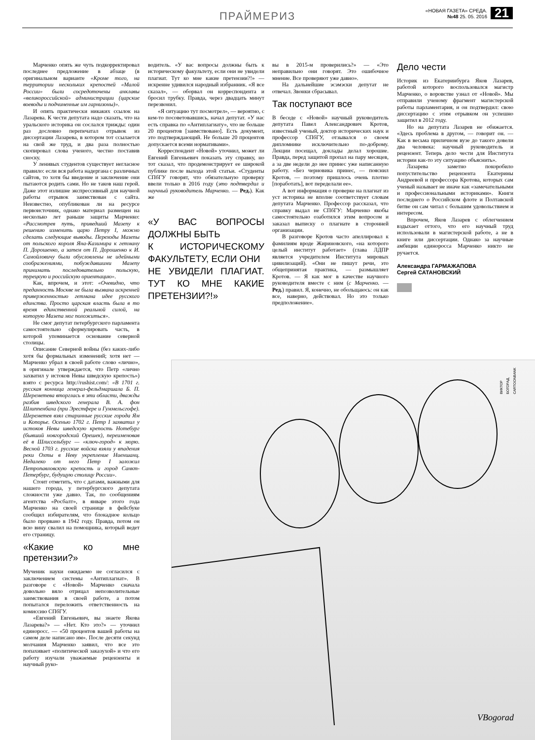ПРАЙМЕРИЗ
«НОВАЯ ГАЗЕТА» СРЕДА.
№48 25. 05. 2016
21
Марченко опять же чуть подкорректировал последнее предложение в абзаце (в оригинальном варианте «Кроме того, на территории нескольких крепостей «Малой России» были сосредоточены анклавы «великороссийской» администрации (царские воеводы и подчиненные им гарнизоны)».
И опять практически никаких ссылок на Лазарева. К чести депутата надо сказать, что на уральского историка он сослался трижды: один раз дословно перепечатал отрывок из диссертации Лазарева, в котором тот ссылается на свой же труд, и два раза полностью скопировал слова ученого, честно поставив сноску.
У ленивых студентов существует негласное правило: если вся работа надергана с различных сайтов, то хотя бы введение и заключение они пытаются родить сами. Но не таков наш герой. Даже этот излишне экспрессивный для научной работы отрывок заимствован с сайта. Неизвестно, опубликован ли на ресурсе первоисточник, однако материал размещен на несколько лет раньше защиты Марченко: «Рассмотрев путь, приведший Мазепу к решению изменить царю Петру I, можно сделать следующие выводы. Переходы Мазепы от польского короля Яна-Казимира к гетману П. Дорошенко, а затем от П. Дорошенко к И. Самойловичу были обусловлены не идейными соображениями, побуждавшими Мазепу принимать последовательно польскую, турецкую и российскую ориентацию».
Как, впрочем, и этот: «Очевидно, что преданность Москве не была вызвана искренней приверженностью гетмана идее русского единства. Просто царская власть была в то время единственной реальной силой, на которую Мазепа мог положиться».
Не смог депутат петербургского парламента самостоятельно сформулировать часть, в которой упоминается основание северной столицы.
Описание Северной войны (без каких-либо хотя бы формальных изменений; хотя нет — Марченко убрал в своей работе слово «лично», в оригинале утверждается, что Петр «лично захватил у истоков Невы шведскую крепость») взято с ресурса http://rushist.com/: «В 1701 г. русская конница генерал-фельдмаршала Б. П. Шереметева вторглась в эти области, дважды разбив шведского генерала В. А. фон Шлиппенбаха (при Эрестфере и Гуммельсгофе). Шереметев взял старинные русские города Ям и Копорье. Осенью 1702 г. Петр I захватил у истоков Невы шведскую крепость Нотебург (бывший новгородский Орешек), переименовав её в Шлиссельбург — «ключ-город» к морю. Весной 1703 г. русские войска взяли у впадения реки Охты в Неву укрепление Ниеншанц. Недалеко от него Петр I заложил Петропавловскую крепость и город Санкт-Петербург, будущую столицу России».
Стоит отметить, что с датами, важными для нашего города, у петербургского депутата сложности уже давно. Так, по сообщениям агентства «Росбалт», в январе этого года Марченко на своей странице в фейсбуке сообщил избирателям, что блокадное кольцо было прорвано в 1942 году. Правда, потом он всю вину свалил на помощника, который ведет его страницу.
«Какие ко мне претензии?»
Мученик науки ожидаемо не согласился с заключением системы «Антиплагиат». В разговоре с «Новой» Марченко сначала довольно вяло отрицал непозволительные заимствования в своей работе, а потом попытался переложить ответственность на комиссию СПбГУ.
«Евгений Евгеньевич, вы знаете Якова Лазарева?» — «Нет. Кто это?» — уточнил единоросс. — «50 процентов вашей работы на самом деле написано им». После десяти секунд молчания Марченко заявил, что все это попахивает «политической заказухой» и что его работу изучали уважаемые рецензенты и научный руко-
водитель. «У вас вопросы должны быть к историческому факультету, если они не увидели плагиат. Тут ко мне какие претензии?!» — искренне удивился народный избранник. «Я все сказал», — оборвал он корреспондента и бросил трубку. Правда, через двадцать минут перезвонил.
«Я ситуацию тут посмотрел», — вероятно, с кем-то посоветовавшись, начал депутат. «У нас есть справка по «Антиплагиату», что не больше 20 процентов [заимствовано]. Есть документ, это подтверждающий. Не больше 20 процентов допускается всеми нормативами».
Корреспондент «Новой» уточнил, может ли Евгений Евгеньевич показать эту справку, но тот сказал, что продемонстрирует ее широкой публике после выхода этой статьи. «Студенты СПбГУ говорят, что обязательную проверку ввели только в 2016 году (это подтвердил и научный руководитель Марченко. — Ред.). Как же
«У ВАС ВОПРОСЫ ДОЛЖНЫ БЫТЬ
К ИСТОРИЧЕСКОМУ ФАКУЛЬТЕТУ, ЕСЛИ ОНИ
НЕ УВИДЕЛИ ПЛАГИАТ. ТУТ КО МНЕ КАКИЕ ПРЕТЕНЗИИ?!»
вы в 2015-м проверились?» — «Это неправильно они говорят. Это ошибочное мнение. Все проверяют уже давно».
На дальнейшие эсэмэски депутат не отвечал. Звонки сбрасывал.
Так поступают все
В беседе с «Новой» научный руководитель депутата Павел Александрович Кротов, известный ученый, доктор исторических наук и профессор СПбГУ, отзывался о своем дипломнике исключительно по-доброму. Лекции посещал, доклады делал хорошие. Правда, перед защитой пропал на пару месяцев, а за две недели до нее принес уже написанную работу. «Без черновика принес, — пояснил Кротов, — поэтому пришлось очень плотно [поработать], вот переделали ее».
А вот информация о проверке на плагиат из уст историка не вполне соответствует словам депутата Марченко. Профессор рассказал, что справку выдал не СПбГУ: Марченко якобы самостоятельно озаботился этим вопросом и заказал выписку о плагиате в сторонней организации.
В разговоре Кротов часто апеллировал к фамилиям вроде Жириновского, «на которого целый институт работает» (глава ЛДПР является учредителем Института мировых цивилизаций). «Они не пишут речи, это общепринятая практика, — размышляет Кротов. — Я как мог в качестве научного руководителя вместе с ним (с Марченко. — Ред.) правил. Я, конечно, не обольщаюсь: он как все, наверно, действовал. Но это только предположение».
Дело чести
Историк из Екатеринбурга Яков Лазарев, работой которого воспользовался магистр Марченко, о воровстве узнал от «Новой». Мы отправили ученому фрагмент магистерской работы парламентария, и он подтвердил: свою диссертацию с этим отрывком он успешно защитил в 2012 году.
Но на депутата Лазарев не обижается. «Здесь проблема в другом, — говорит он. — Как в весьма приличном вузе до такого довели два человека: научный руководитель и рецензент. Теперь дело чести для Института истории как-то эту ситуацию объяснить».
Лазарева заметно покоробило попустительство рецензента Екатерины Андреевой и профессора Кротова, которых сам ученый называет не иначе как «замечательными и профессиональными историками». Книги последнего о Российском флоте и Полтавской битве он сам читал с большим удовольствием и интересом.
Впрочем, Яков Лазарев с облегчением вздыхает оттого, что его научный труд использовали в магистерской работе, а не в книге или диссертации. Однако за научные амбиции единоросса Марченко никто не ручается.
Александра ГАРМАЖАПОВА
Сергей САТАНОВСКИЙ
VBogorad
ВИКТОР БОГОРАД, CARTOONBANK